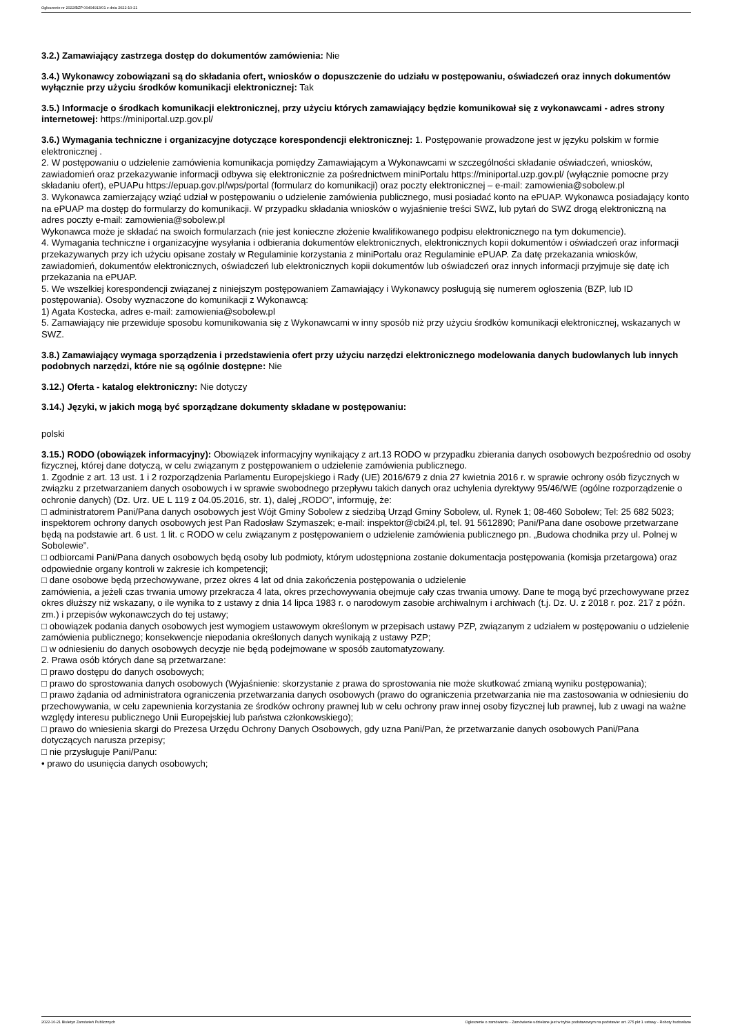Ogłoszenie nr 2022/BZP 00404913/01 z dnia 2022-10-21
3.2.) Zamawiający zastrzega dostęp do dokumentów zamówienia: Nie
3.4.) Wykonawcy zobowiązani są do składania ofert, wniosków o dopuszczenie do udziału w postępowaniu, oświadczeń oraz innych dokumentów wyłącznie przy użyciu środków komunikacji elektronicznej: Tak
3.5.) Informacje o środkach komunikacji elektronicznej, przy użyciu których zamawiający będzie komunikował się z wykonawcami - adres strony internetowej: https://miniportal.uzp.gov.pl/
3.6.) Wymagania techniczne i organizacyjne dotyczące korespondencji elektronicznej: 1. Postępowanie prowadzone jest w języku polskim w formie elektronicznej .
2. W postępowaniu o udzielenie zamówienia komunikacja pomiędzy Zamawiającym a Wykonawcami w szczególności składanie oświadczeń, wniosków, zawiadomień oraz przekazywanie informacji odbywa się elektronicznie za pośrednictwem miniPortalu https://miniportal.uzp.gov.pl/ (wyłącznie pomocne przy składaniu ofert), ePUAPu https://epuap.gov.pl/wps/portal (formularz do komunikacji) oraz poczty elektronicznej – e-mail: zamowienia@sobolew.pl
3. Wykonawca zamierzający wziąć udział w postępowaniu o udzielenie zamówienia publicznego, musi posiadać konto na ePUAP. Wykonawca posiadający konto na ePUAP ma dostęp do formularzy do komunikacji. W przypadku składania wniosków o wyjaśnienie treści SWZ, lub pytań do SWZ drogą elektroniczną na adres poczty e-mail: zamowienia@sobolew.pl
Wykonawca może je składać na swoich formularzach (nie jest konieczne złożenie kwalifikowanego podpisu elektronicznego na tym dokumencie).
4. Wymagania techniczne i organizacyjne wysyłania i odbierania dokumentów elektronicznych, elektronicznych kopii dokumentów i oświadczeń oraz informacji przekazywanych przy ich użyciu opisane zostały w Regulaminie korzystania z miniPortalu oraz Regulaminie ePUAP. Za datę przekazania wniosków, zawiadomień, dokumentów elektronicznych, oświadczeń lub elektronicznych kopii dokumentów lub oświadczeń oraz innych informacji przyjmuje się datę ich przekazania na ePUAP.
5. We wszelkiej korespondencji związanej z niniejszym postępowaniem Zamawiający i Wykonawcy posługują się numerem ogłoszenia (BZP, lub ID postępowania). Osoby wyznaczone do komunikacji z Wykonawcą:
1) Agata Kostecka, adres e-mail: zamowienia@sobolew.pl
5. Zamawiający nie przewiduje sposobu komunikowania się z Wykonawcami w inny sposób niż przy użyciu środków komunikacji elektronicznej, wskazanych w SWZ.
3.8.) Zamawiający wymaga sporządzenia i przedstawienia ofert przy użyciu narzędzi elektronicznego modelowania danych budowlanych lub innych podobnych narzędzi, które nie są ogólnie dostępne: Nie
3.12.) Oferta - katalog elektroniczny: Nie dotyczy
3.14.) Języki, w jakich mogą być sporządzane dokumenty składane w postępowaniu:
polski
3.15.) RODO (obowiązek informacyjny): Obowiązek informacyjny wynikający z art.13 RODO w przypadku zbierania danych osobowych bezpośrednio od osoby fizycznej, której dane dotyczą, w celu związanym z postępowaniem o udzielenie zamówienia publicznego.
1. Zgodnie z art. 13 ust. 1 i 2 rozporządzenia Parlamentu Europejskiego i Rady (UE) 2016/679 z dnia 27 kwietnia 2016 r. w sprawie ochrony osób fizycznych w związku z przetwarzaniem danych osobowych i w sprawie swobodnego przepływu takich danych oraz uchylenia dyrektywy 95/46/WE (ogólne rozporządzenie o ochronie danych) (Dz. Urz. UE L 119 z 04.05.2016, str. 1), dalej „RODO”, informuję, że:
□ administratorem Pani/Pana danych osobowych jest Wójt Gminy Sobolew z siedzibą Urząd Gminy Sobolew, ul. Rynek 1; 08-460 Sobolew; Tel: 25 682 5023;
inspektorem ochrony danych osobowych jest Pan Radosław Szymaszek; e-mail: inspektor@cbi24.pl, tel. 91 5612890; Pani/Pana dane osobowe przetwarzane będą na podstawie art. 6 ust. 1 lit. c RODO w celu związanym z postępowaniem o udzielenie zamówienia publicznego pn. „Budowa chodnika przy ul. Polnej w Sobolewie”.
□ odbiorcami Pani/Pana danych osobowych będą osoby lub podmioty, którym udostępniona zostanie dokumentacja postępowania (komisja przetargowa) oraz odpowiednie organy kontroli w zakresie ich kompetencji;
□ dane osobowe będą przechowywane, przez okres 4 lat od dnia zakończenia postępowania o udzielenie
zamówienia, a jeżeli czas trwania umowy przekracza 4 lata, okres przechowywania obejmuje cały czas trwania umowy. Dane te mogą być przechowywane przez okres dłuższy niż wskazany, o ile wynika to z ustawy z dnia 14 lipca 1983 r. o narodowym zasobie archiwalnym i archiwach (t.j. Dz. U. z 2018 r. poz. 217 z późn. zm.) i przepisów wykonawczych do tej ustawy;
□ obowiązek podania danych osobowych jest wymogiem ustawowym określonym w przepisach ustawy PZP, związanym z udziałem w postępowaniu o udzielenie zamówienia publicznego; konsekwencje niepodania określonych danych wynikają z ustawy PZP;
□ w odniesieniu do danych osobowych decyzje nie będą podejmowane w sposób zautomatyzowany.
2. Prawa osób których dane są przetwarzane:
□ prawo dostępu do danych osobowych;
□ prawo do sprostowania danych osobowych (Wyjaśnienie: skorzystanie z prawa do sprostowania nie może skutkować zmianą wyniku postępowania);
□ prawo żądania od administratora ograniczenia przetwarzania danych osobowych (prawo do ograniczenia przetwarzania nie ma zastosowania w odniesieniu do przechowywania, w celu zapewnienia korzystania ze środków ochrony prawnej lub w celu ochrony praw innej osoby fizycznej lub prawnej, lub z uwagi na ważne względy interesu publicznego Unii Europejskiej lub państwa członkowskiego);
□ prawo do wniesienia skargi do Prezesa Urzędu Ochrony Danych Osobowych, gdy uzna Pani/Pan, że przetwarzanie danych osobowych Pani/Pana dotyczących narusza przepisy;
□ nie przysługuje Pani/Panu:
• prawo do usunięcia danych osobowych;
2022-10-21 Biuletyn Zamówień Publicznych Ogłoszenie o zamówieniu - Zamówienie udzielane jest w trybie podstawowym na podstawie: art. 275 pkt 1 ustawy - Roboty budowlane